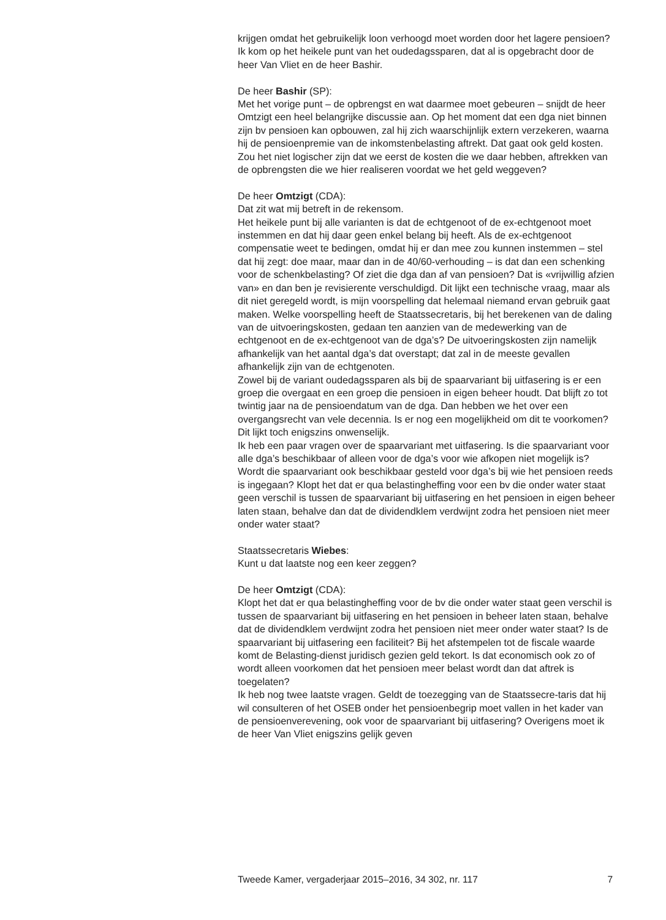krijgen omdat het gebruikelijk loon verhoogd moet worden door het lagere pensioen?
Ik kom op het heikele punt van het oudedagssparen, dat al is opgebracht door de heer Van Vliet en de heer Bashir.
De heer Bashir (SP):
Met het vorige punt – de opbrengst en wat daarmee moet gebeuren – snijdt de heer Omtzigt een heel belangrijke discussie aan. Op het moment dat een dga niet binnen zijn bv pensioen kan opbouwen, zal hij zich waarschijnlijk extern verzekeren, waarna hij de pensioenpremie van de inkomstenbelasting aftrekt. Dat gaat ook geld kosten. Zou het niet logischer zijn dat we eerst de kosten die we daar hebben, aftrekken van de opbrengsten die we hier realiseren voordat we het geld weggeven?
De heer Omtzigt (CDA):
Dat zit wat mij betreft in de rekensom.
Het heikele punt bij alle varianten is dat de echtgenoot of de ex-echtgenoot moet instemmen en dat hij daar geen enkel belang bij heeft. Als de ex-echtgenoot compensatie weet te bedingen, omdat hij er dan mee zou kunnen instemmen – stel dat hij zegt: doe maar, maar dan in de 40/60-verhouding – is dat dan een schenking voor de schenkbelasting? Of ziet die dga dan af van pensioen? Dat is «vrijwillig afzien van» en dan ben je revisierente verschuldigd. Dit lijkt een technische vraag, maar als dit niet geregeld wordt, is mijn voorspelling dat helemaal niemand ervan gebruik gaat maken. Welke voorspelling heeft de Staatssecretaris, bij het berekenen van de daling van de uitvoeringskosten, gedaan ten aanzien van de medewerking van de echtgenoot en de ex-echtgenoot van de dga’s? De uitvoeringskosten zijn namelijk afhankelijk van het aantal dga’s dat overstapt; dat zal in de meeste gevallen afhankelijk zijn van de echtgenoten.
Zowel bij de variant oudedagssparen als bij de spaarvariant bij uitfasering is er een groep die overgaat en een groep die pensioen in eigen beheer houdt. Dat blijft zo tot twintig jaar na de pensioendatum van de dga. Dan hebben we het over een overgangsrecht van vele decennia. Is er nog een mogelijkheid om dit te voorkomen? Dit lijkt toch enigszins onwenselijk.
Ik heb een paar vragen over de spaarvariant met uitfasering. Is die spaarvariant voor alle dga’s beschikbaar of alleen voor de dga’s voor wie afkopen niet mogelijk is? Wordt die spaarvariant ook beschikbaar gesteld voor dga’s bij wie het pensioen reeds is ingegaan? Klopt het dat er qua belastingheffing voor een bv die onder water staat geen verschil is tussen de spaarvariant bij uitfasering en het pensioen in eigen beheer laten staan, behalve dan dat de dividendklem verdwijnt zodra het pensioen niet meer onder water staat?
Staatssecretaris Wiebes:
Kunt u dat laatste nog een keer zeggen?
De heer Omtzigt (CDA):
Klopt het dat er qua belastingheffing voor de bv die onder water staat geen verschil is tussen de spaarvariant bij uitfasering en het pensioen in beheer laten staan, behalve dat de dividendklem verdwijnt zodra het pensioen niet meer onder water staat? Is de spaarvariant bij uitfasering een faciliteit? Bij het afstempelen tot de fiscale waarde komt de Belasting-dienst juridisch gezien geld tekort. Is dat economisch ook zo of wordt alleen voorkomen dat het pensioen meer belast wordt dan dat aftrek is toegelaten?
Ik heb nog twee laatste vragen. Geldt de toezegging van de Staatssecre-taris dat hij wil consulteren of het OSEB onder het pensioenbegrip moet vallen in het kader van de pensioenverevening, ook voor de spaarvariant bij uitfasering? Overigens moet ik de heer Van Vliet enigszins gelijk geven
Tweede Kamer, vergaderjaar 2015–2016, 34 302, nr. 117 7